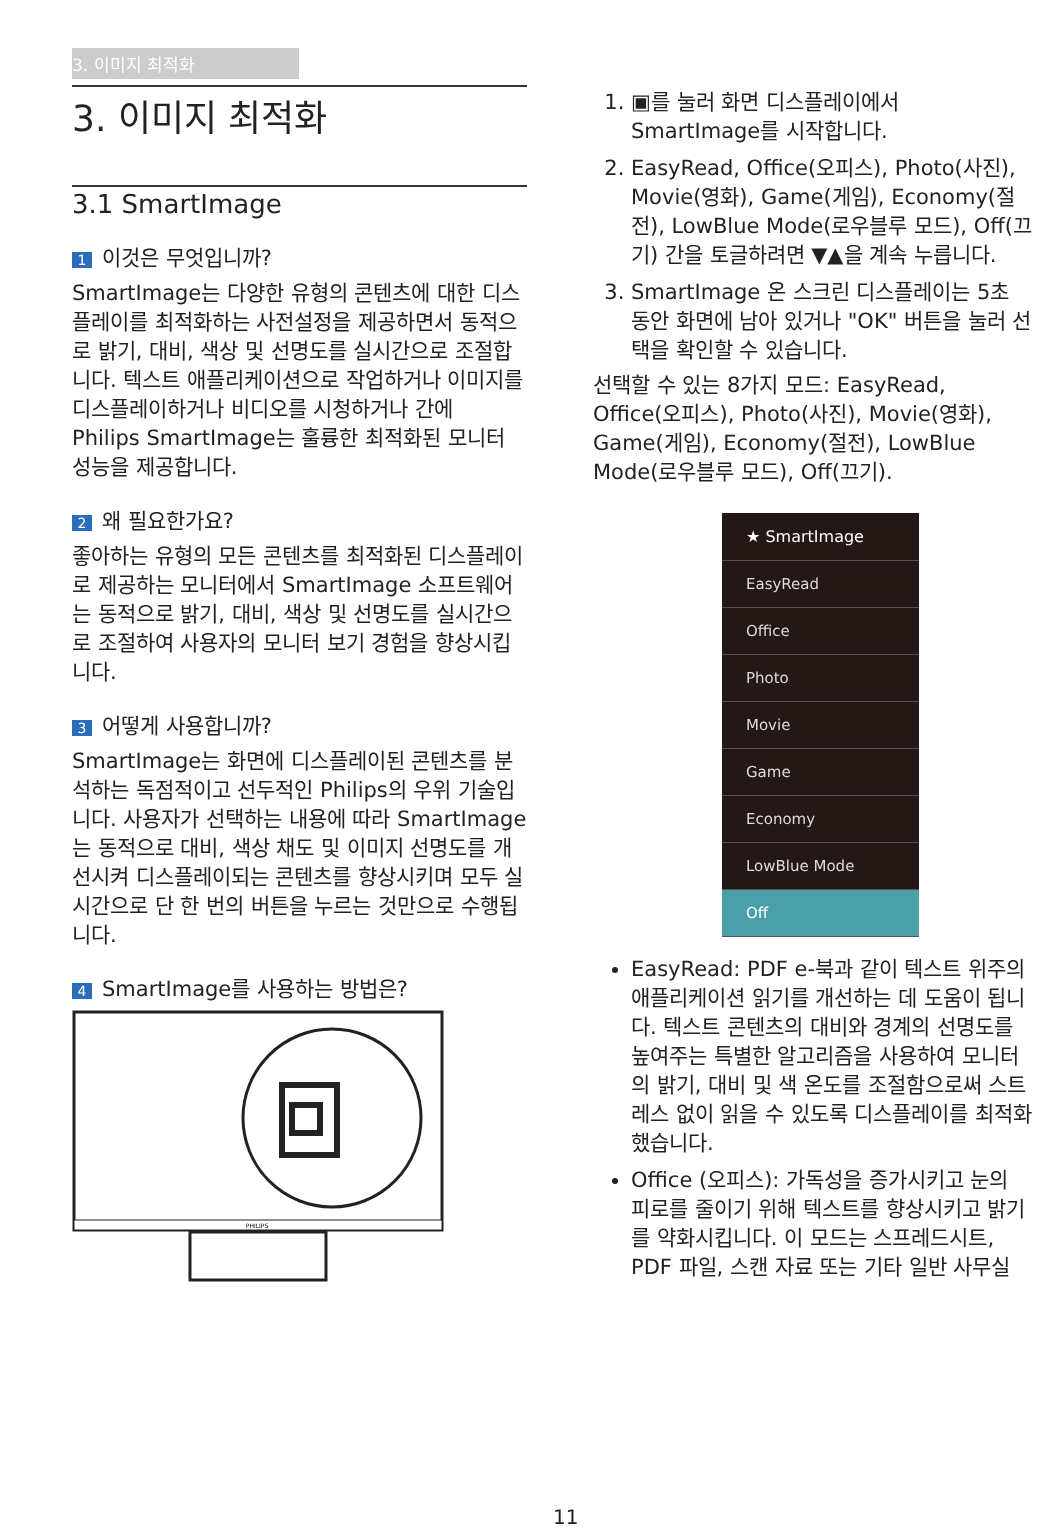3. 이미지 최적화
3. 이미지 최적화
3.1 SmartImage
1 이것은 무엇입니까?
SmartImage는 다양한 유형의 콘텐츠에 대한 디스플레이를 최적화하는 사전설정을 제공하면서 동적으로 밝기, 대비, 색상 및 선명도를 실시간으로 조절합니다. 텍스트 애플리케이션으로 작업하거나 이미지를 디스플레이하거나 비디오를 시청하거나 간에 Philips SmartImage는 훌륭한 최적화된 모니터 성능을 제공합니다.
2 왜 필요한가요?
좋아하는 유형의 모든 콘텐츠를 최적화된 디스플레이로 제공하는 모니터에서 SmartImage 소프트웨어는 동적으로 밝기, 대비, 색상 및 선명도를 실시간으로 조절하여 사용자의 모니터 보기 경험을 향상시킵니다.
3 어떻게 사용합니까?
SmartImage는 화면에 디스플레이된 콘텐츠를 분석하는 독점적이고 선두적인 Philips의 우위 기술입니다. 사용자가 선택하는 내용에 따라 SmartImage는 동적으로 대비, 색상 채도 및 이미지 선명도를 개선시켜 디스플레이되는 콘텐츠를 향상시키며 모두 실시간으로 단 한 번의 버튼을 누르는 것만으로 수행됩니다.
4 SmartImage를 사용하는 방법은?
PHILIPS
1. ▣를 눌러 화면 디스플레이에서 SmartImage를 시작합니다.
2. EasyRead, Office(오피스), Photo(사진), Movie(영화), Game(게임), Economy(절전), LowBlue Mode(로우블루 모드), Off(끄기) 간을 토글하려면 ▼▲을 계속 누릅니다.
3. SmartImage 온 스크린 디스플레이는 5초 동안 화면에 남아 있거나 "OK" 버튼을 눌러 선택을 확인할 수 있습니다.
선택할 수 있는 8가지 모드: EasyRead, Office(오피스), Photo(사진), Movie(영화), Game(게임), Economy(절전), LowBlue Mode(로우블루 모드), Off(끄기).
★ SmartImage
EasyRead
Office
Photo
Movie
Game
Economy
LowBlue Mode
Off
EasyRead: PDF e-북과 같이 텍스트 위주의 애플리케이션 읽기를 개선하는 데 도움이 됩니다. 텍스트 콘텐츠의 대비와 경계의 선명도를 높여주는 특별한 알고리즘을 사용하여 모니터의 밝기, 대비 및 색 온도를 조절함으로써 스트레스 없이 읽을 수 있도록 디스플레이를 최적화했습니다.
Office (오피스): 가독성을 증가시키고 눈의 피로를 줄이기 위해 텍스트를 향상시키고 밝기를 약화시킵니다. 이 모드는 스프레드시트, PDF 파일, 스캔 자료 또는 기타 일반 사무실
11